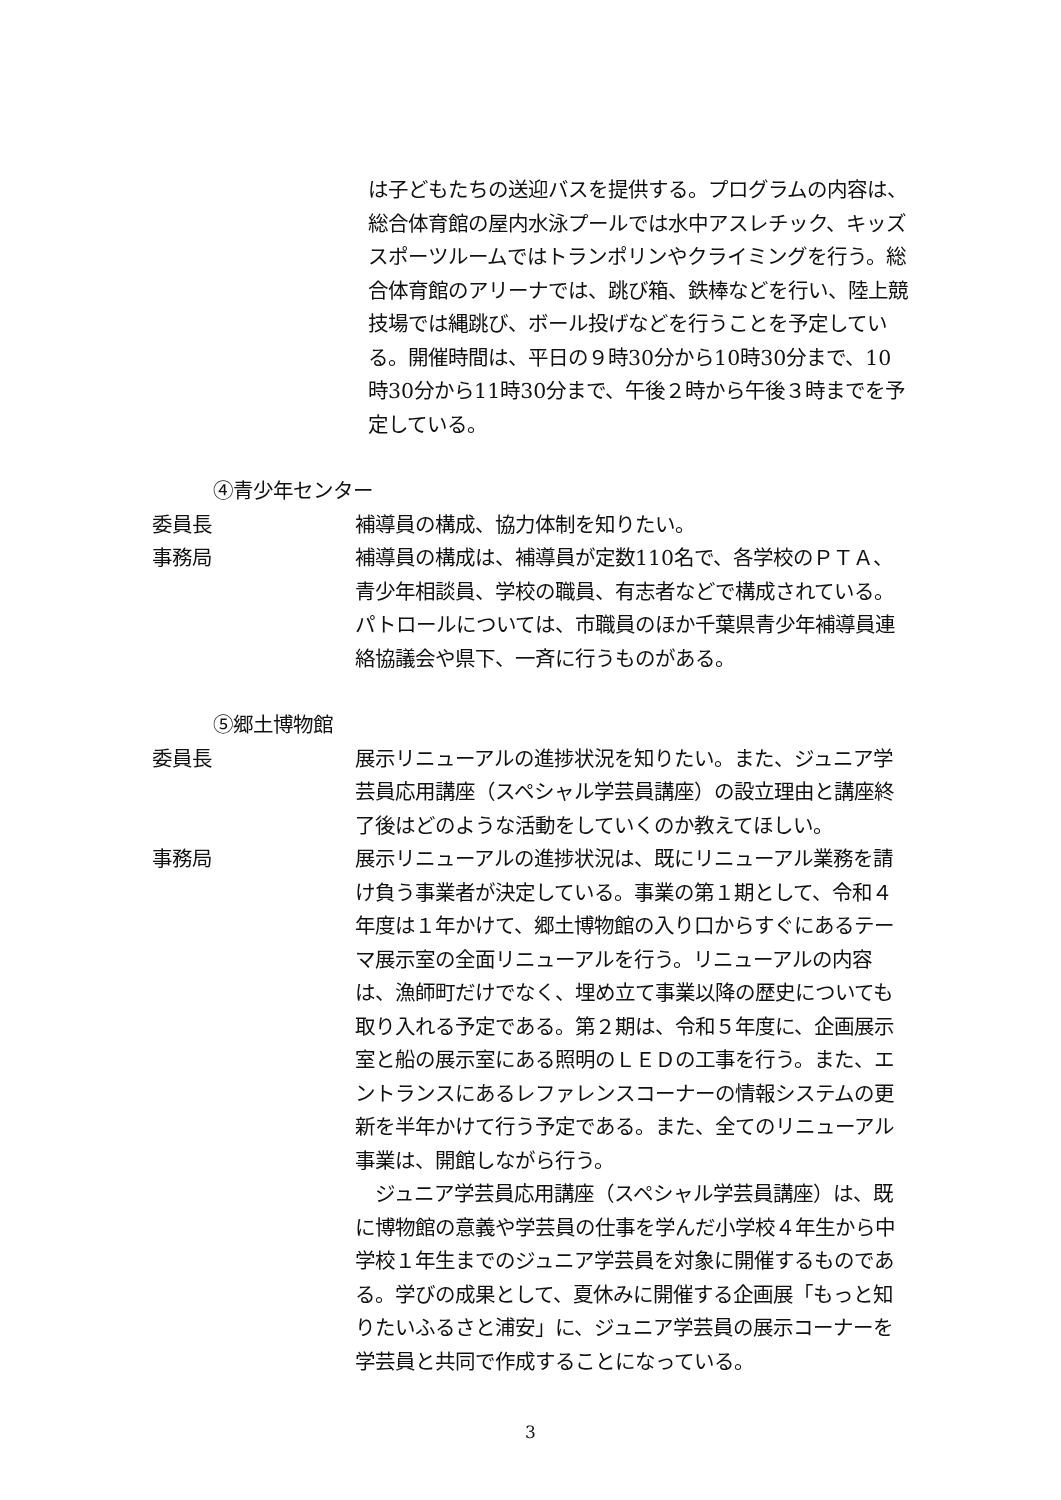は子どもたちの送迎バスを提供する。プログラムの内容は、総合体育館の屋内水泳プールでは水中アスレチック、キッズスポーツルームではトランポリンやクライミングを行う。総合体育館のアリーナでは、跳び箱、鉄棒などを行い、陸上競技場では縄跳び、ボール投げなどを行うことを予定している。開催時間は、平日の９時30分から10時30分まで、10時30分から11時30分まで、午後２時から午後３時までを予定している。
④青少年センター
委員長 補導員の構成、協力体制を知りたい。
事務局 補導員の構成は、補導員が定数110名で、各学校のＰＴＡ、青少年相談員、学校の職員、有志者などで構成されている。パトロールについては、市職員のほか千葉県青少年補導員連絡協議会や県下、一斉に行うものがある。
⑤郷土博物館
委員長 展示リニューアルの進捗状況を知りたい。また、ジュニア学芸員応用講座（スペシャル学芸員講座）の設立理由と講座終了後はどのような活動をしていくのか教えてほしい。
事務局 展示リニューアルの進捗状況は、既にリニューアル業務を請け負う事業者が決定している。事業の第１期として、令和４年度は１年かけて、郷土博物館の入り口からすぐにあるテーマ展示室の全面リニューアルを行う。リニューアルの内容は、漁師町だけでなく、埋め立て事業以降の歴史についても取り入れる予定である。第２期は、令和５年度に、企画展示室と船の展示室にある照明のＬＥＤの工事を行う。また、エントランスにあるレファレンスコーナーの情報システムの更新を半年かけて行う予定である。また、全てのリニューアル事業は、開館しながら行う。
　ジュニア学芸員応用講座（スペシャル学芸員講座）は、既に博物館の意義や学芸員の仕事を学んだ小学校４年生から中学校１年生までのジュニア学芸員を対象に開催するものである。学びの成果として、夏休みに開催する企画展「もっと知りたいふるさと浦安」に、ジュニア学芸員の展示コーナーを学芸員と共同で作成することになっている。
3